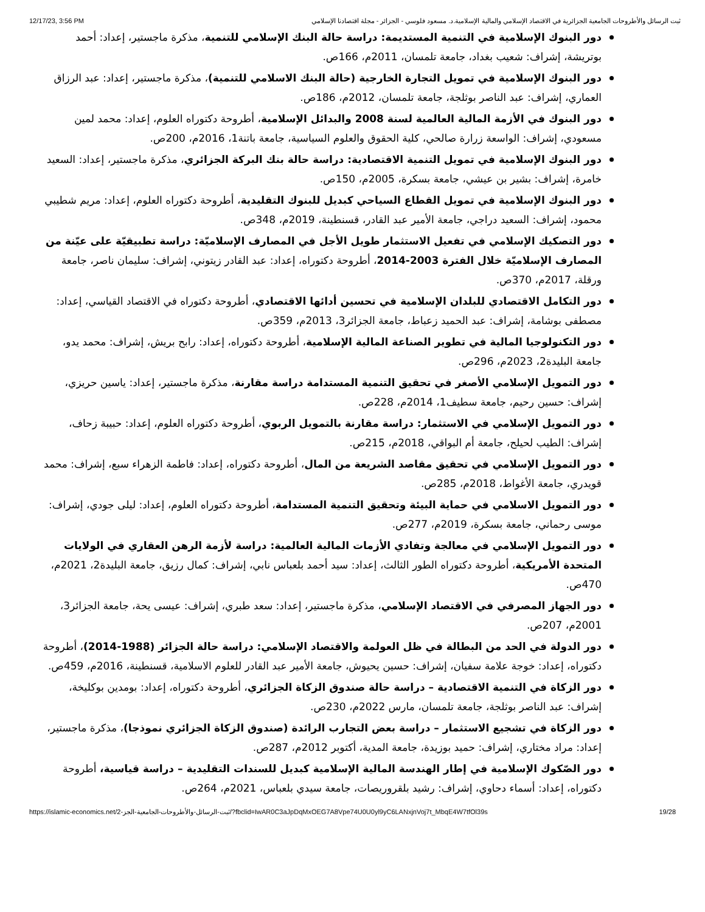12/17/23, 3:56 PM ثبت الرسائل والأطروحات الجامعية الجزائرية في الاقتصاد الإسلامي والمالية الإسلامية.د. مسعود فلوسي - الجزائر - مجلة اقتصادنا الإسلامي
دور البنوك الإسلامية في التنمية المستديمة: دراسة حالة البنك الإسلامي للتنمية، مذكرة ماجستير، إعداد: أحمد بوتريشة، إشراف: شعيب بغداد، جامعة تلمسان، 2011م، 166ص.
دور البنوك الإسلامية في تمويل التجارة الخارجية (حالة البنك الاسلامي للتنمية)، مذكرة ماجستير، إعداد: عبد الرزاق العماري، إشراف: عبد الناصر بوثلجة، جامعة تلمسان، 2012م، 186ص.
دور البنوك في الأزمة المالية العالمية لسنة 2008 والبدائل الإسلامية، أطروحة دكتوراه العلوم، إعداد: محمد لمين مسعودي، إشراف: الواسعة زرارة صالحي، كلية الحقوق والعلوم السياسية، جامعة باتنة1، 2016م، 200ص.
دور البنوك الإسلامية في تمويل التنمية الاقتصادية: دراسة حالة بنك البركة الجزائري، مذكرة ماجستير، إعداد: السعيد خامرة، إشراف: بشير بن عيشي، جامعة بسكرة، 2005م، 150ص.
دور البنوك الإسلامية في تمويل القطاع السياحي كبديل للبنوك التقليدية، أطروحة دكتوراه العلوم، إعداد: مريم شطيبي محمود، إشراف: السعيد دراجي، جامعة الأمير عبد القادر، قسنطينة، 2019م، 348ص.
دور التصكيك الإسلامي في تفعيل الاستثمار طويل الأجل في المصارف الإسلاميّة: دراسة تطبيقيّة على عيّنة من المصارف الإسلاميّة خلال الفترة 2003-2014، أطروحة دكتوراه، إعداد: عبد القادر زيتوني، إشراف: سليمان ناصر، جامعة ورقلة، 2017م، 370ص.
دور التكامل الاقتصادي للبلدان الإسلامية في تحسين أدائها الاقتصادي، أطروحة دكتوراه في الاقتصاد القياسي، إعداد: مصطفى بوشامة، إشراف: عبد الحميد زعباط، جامعة الجزائر3، 2013م، 359ص.
دور التكنولوجيا المالية في تطوير الصناعة المالية الإسلامية، أطروحة دكتوراه، إعداد: رابح بريش، إشراف: محمد يدو، جامعة البليدة2، 2023م، 296ص.
دور التمويل الإسلامي الأصغر في تحقيق التنمية المستدامة دراسة مقارنة، مذكرة ماجستير، إعداد: ياسين حريزي، إشراف: حسين رحيم، جامعة سطيف1، 2014م، 228ص.
دور التمويل الإسلامي في الاستثمار: دراسة مقارنة بالتمويل الربوي، أطروحة دكتوراه العلوم، إعداد: حبيبة زحاف، إشراف: الطيب لحيلح، جامعة أم البواقي، 2018م، 215ص.
دور التمويل الإسلامي في تحقيق مقاصد الشريعة من المال، أطروحة دكتوراه، إعداد: فاطمة الزهراء سبع، إشراف: محمد قويدري، جامعة الأغواط، 2018م، 285ص.
دور التمويل الاسلامي في حماية البيئة وتحقيق التنمية المستدامة، أطروحة دكتوراه العلوم، إعداد: ليلى جودي، إشراف: موسى رحماني، جامعة بسكرة، 2019م، 277ص.
دور التمويل الإسلامي في معالجة وتفادي الأزمات المالية العالمية: دراسة لأزمة الرهن العقاري في الولايات المتحدة الأمريكية، أطروحة دكتوراه الطور الثالث، إعداد: سيد أحمد بلعباس نابي، إشراف: كمال رزيق، جامعة البليدة2، 2021م، 470ص.
دور الجهاز المصرفي في الاقتصاد الإسلامي، مذكرة ماجستير، إعداد: سعد طبري، إشراف: عيسى يحة، جامعة الجزائر3، 2001م، 207ص.
دور الدولة في الحد من البطالة في ظل العولمة والاقتصاد الإسلامي: دراسة حالة الجزائر (1988-2014)، أطروحة دكتوراه، إعداد: خوجة علامة سفيان، إشراف: حسين يحيوش، جامعة الأمير عبد القادر للعلوم الاسلامية، قسنطينة، 2016م، 459ص.
دور الزكاة في التنمية الاقتصادية – دراسة حالة صندوق الزكاة الجزائري، أطروحة دكتوراه، إعداد: بومدين بوكليخة، إشراف: عبد الناصر بوثلجة، جامعة تلمسان، مارس 2022م، 230ص.
دور الزكاة في تشجيع الاستثمار – دراسة بعض التجارب الرائدة (صندوق الزكاة الجزائري نموذجا)، مذكرة ماجستير، إعداد: مراد مختاري، إشراف: حميد بوزيدة، جامعة المدية، أكتوبر 2012م، 287ص.
دور الصّكوك الإسلامية في إطار الهندسة المالية الإسلامية كبديل للسندات التقليدية – دراسة قياسية، أطروحة دكتوراه، إعداد: أسماء دحاوي، إشراف: رشيد بلقروريصات، جامعة سيدي بلعباس، 2021م، 264ص.
https://islamic-economics.net/ثبت-الرسائل-والأطروحات-الجامعية-الجز-2/?fbclid=IwAR0C3aJpDqMxOEG7A8Vpe74U0U0yl9yC6LANxjnVoj7t_MbqE4W7tfOl39s 19/28